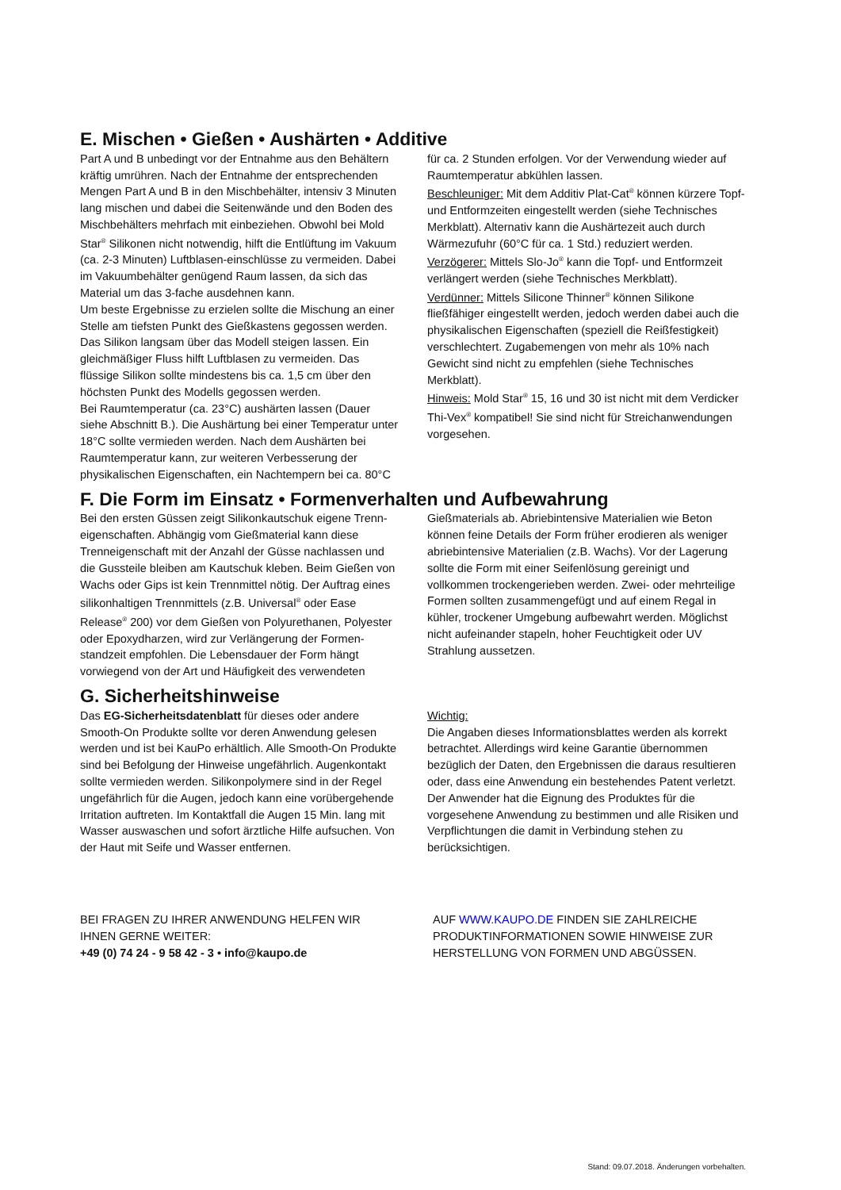E. Mischen • Gießen • Aushärten • Additive
Part A und B unbedingt vor der Entnahme aus den Behältern kräftig umrühren. Nach der Entnahme der entsprechenden Mengen Part A und B in den Mischbehälter, intensiv 3 Minuten lang mischen und dabei die Seitenwände und den Boden des Mischbehälters mehrfach mit einbeziehen. Obwohl bei Mold Star<sup>®</sup> Silikonen nicht notwendig, hilft die Entlüftung im Vakuum (ca. 2-3 Minuten) Luftblasen-einschlüsse zu vermeiden. Dabei im Vakuumbehälter genügend Raum lassen, da sich das Material um das 3-fache ausdehnen kann.
Um beste Ergebnisse zu erzielen sollte die Mischung an einer Stelle am tiefsten Punkt des Gießkastens gegossen werden. Das Silikon langsam über das Modell steigen lassen. Ein gleichmäßiger Fluss hilft Luftblasen zu vermeiden. Das flüssige Silikon sollte mindestens bis ca. 1,5 cm über den höchsten Punkt des Modells gegossen werden.
Bei Raumtemperatur (ca. 23°C) aushärten lassen (Dauer siehe Abschnitt B.). Die Aushärtung bei einer Temperatur unter 18°C sollte vermieden werden. Nach dem Aushärten bei Raumtemperatur kann, zur weiteren Verbesserung der physikalischen Eigenschaften, ein Nachtempern bei ca. 80°C
für ca. 2 Stunden erfolgen. Vor der Verwendung wieder auf Raumtemperatur abkühlen lassen.
Beschleuniger: Mit dem Additiv Plat-Cat<sup>®</sup> können kürzere Topf- und Entformzeiten eingestellt werden (siehe Technisches Merkblatt). Alternativ kann die Aushärtezeit auch durch Wärmezufuhr (60°C für ca. 1 Std.) reduziert werden.
Verzögerer: Mittels Slo-Jo<sup>®</sup> kann die Topf- und Entformzeit verlängert werden (siehe Technisches Merkblatt).
Verdünner: Mittels Silicone Thinner<sup>®</sup> können Silikone fließfähiger eingestellt werden, jedoch werden dabei auch die physikalischen Eigenschaften (speziell die Reißfestigkeit) verschlechtert. Zugabemengen von mehr als 10% nach Gewicht sind nicht zu empfehlen (siehe Technisches Merkblatt).
Hinweis: Mold Star<sup>®</sup> 15, 16 und 30 ist nicht mit dem Verdicker Thi-Vex<sup>®</sup> kompatibel! Sie sind nicht für Streichanwendungen vorgesehen.
F. Die Form im Einsatz • Formenverhalten und Aufbewahrung
Bei den ersten Güssen zeigt Silikonkautschuk eigene Trenn-eigenschaften. Abhängig vom Gießmaterial kann diese Trenneigenschaft mit der Anzahl der Güsse nachlassen und die Gussteile bleiben am Kautschuk kleben. Beim Gießen von Wachs oder Gips ist kein Trennmittel nötig. Der Auftrag eines silikonhaltigen Trennmittels (z.B. Universal<sup>®</sup> oder Ease Release<sup>®</sup> 200) vor dem Gießen von Polyurethanen, Polyester oder Epoxydharzen, wird zur Verlängerung der Formen-standzeit empfohlen. Die Lebensdauer der Form hängt vorwiegend von der Art und Häufigkeit des verwendeten
Gießmaterials ab. Abriebintensive Materialien wie Beton können feine Details der Form früher erodieren als weniger abriebintensive Materialien (z.B. Wachs). Vor der Lagerung sollte die Form mit einer Seifenlösung gereinigt und vollkommen trockengerieben werden. Zwei- oder mehrteilige Formen sollten zusammengefügt und auf einem Regal in kühler, trockener Umgebung aufbewahrt werden. Möglichst nicht aufeinander stapeln, hoher Feuchtigkeit oder UV Strahlung aussetzen.
G. Sicherheitshinweise
Das EG-Sicherheitsdatenblatt für dieses oder andere Smooth-On Produkte sollte vor deren Anwendung gelesen werden und ist bei KauPo erhältlich. Alle Smooth-On Produkte sind bei Befolgung der Hinweise ungefährlich. Augenkontakt sollte vermieden werden. Silikonpolymere sind in der Regel ungefährlich für die Augen, jedoch kann eine vorübergehende Irritation auftreten. Im Kontaktfall die Augen 15 Min. lang mit Wasser auswaschen und sofort ärztliche Hilfe aufsuchen. Von der Haut mit Seife und Wasser entfernen.
Wichtig:
Die Angaben dieses Informationsblattes werden als korrekt betrachtet. Allerdings wird keine Garantie übernommen bezüglich der Daten, den Ergebnissen die daraus resultieren oder, dass eine Anwendung ein bestehendes Patent verletzt. Der Anwender hat die Eignung des Produktes für die vorgesehene Anwendung zu bestimmen und alle Risiken und Verpflichtungen die damit in Verbindung stehen zu berücksichtigen.
BEI FRAGEN ZU IHRER ANWENDUNG HELFEN WIR IHNEN GERNE WEITER:
+49 (0) 74 24 - 9 58 42 - 3 • info@kaupo.de
AUF WWW.KAUPO.DE FINDEN SIE ZAHLREICHE PRODUKTINFORMATIONEN SOWIE HINWEISE ZUR HERSTELLUNG VON FORMEN UND ABGÜSSEN.
Stand: 09.07.2018. Änderungen vorbehalten.